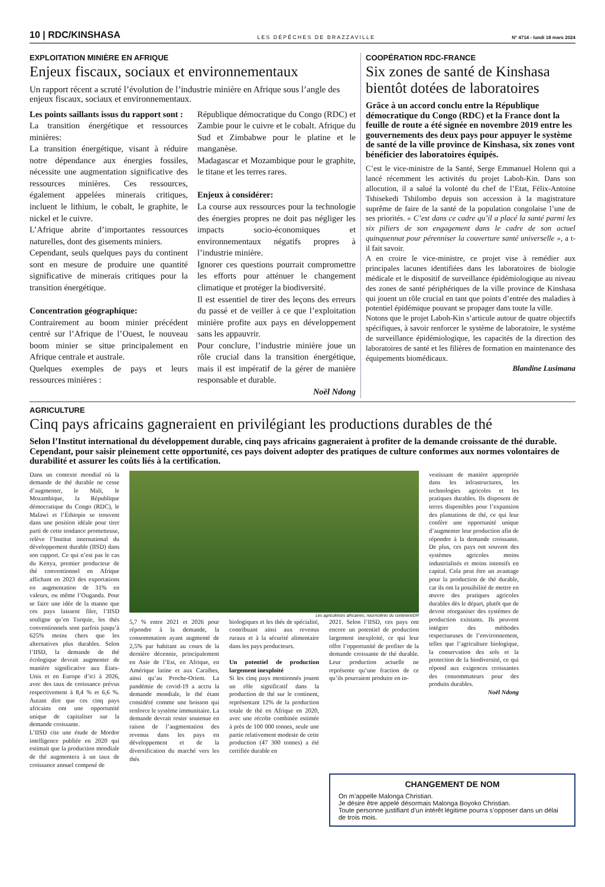10 | RDC/KINSHASA LES DÉPÊCHES DE BRAZZAVILLE N° 4714 - lundi 18 mars 2024
EXPLOITATION MINIÈRE EN AFRIQUE
Enjeux fiscaux, sociaux et environnementaux
Un rapport récent a scruté l’évolution de l’industrie minière en Afrique sous l’angle des enjeux fiscaux, sociaux et environnementaux.
Les points saillants issus du rapport sont :
La transition énergétique et ressources minières:
La transition énergétique, visant à réduire notre dépendance aux énergies fossiles, nécessite une augmentation significative des ressources minières. Ces ressources, également appelées minerais critiques, incluent le lithium, le cobalt, le graphite, le nickel et le cuivre.
L’Afrique abrite d’importantes ressources naturelles, dont des gisements miniers.
Cependant, seuls quelques pays du continent sont en mesure de produire une quantité significative de minerais critiques pour la transition énergétique.
Concentration géographique:
Contrairement au boom minier précédent centré sur l’Afrique de l’Ouest, le nouveau boom minier se situe principalement en Afrique centrale et australe.
Quelques exemples de pays et leurs ressources minières :
République démocratique du Congo (RDC) et Zambie pour le cuivre et le cobalt. Afrique du Sud et Zimbabwe pour le platine et le manganèse.
Madagascar et Mozambique pour le graphite, le titane et les terres rares.
Enjeux à considérer:
La course aux ressources pour la technologie des énergies propres ne doit pas négliger les impacts socio-économiques et environnementaux négatifs propres à l’industrie minière.
Ignorer ces questions pourrait compromettre les efforts pour atténuer le changement climatique et protéger la biodiversité.
Il est essentiel de tirer des leçons des erreurs du passé et de veiller à ce que l’exploitation minière profite aux pays en développement sans les appauvrir.
Pour conclure, l’industrie minière joue un rôle crucial dans la transition énergétique, mais il est impératif de la gérer de manière responsable et durable.
Noël Ndong
COOPÉRATION RDC-FRANCE
Six zones de santé de Kinshasa bientôt dotées de laboratoires
Grâce à un accord conclu entre la République démocratique du Congo (RDC) et la France dont la feuille de route a été signée en novembre 2019 entre les gouvernements des deux pays pour appuyer le système de santé de la ville province de Kinshasa, six zones vont bénéficier des laboratoires équipés.
C’est le vice-ministre de la Santé, Serge Emmanuel Holenn qui a lancé récemment les activités du projet Laboh-Kin. Dans son allocution, il a salué la volonté du chef de l’Etat, Félix-Antoine Tshisekedi Tshilombo depuis son accession à la magistrature suprême de faire de la santé de la population congolaise l’une de ses priorités. « C’est dans ce cadre qu’il a placé la santé parmi les six piliers de son engagement dans le cadre de son actuel quinquennat pour pérenniser la couverture santé universelle », a t-il fait savoir.
A en croire le vice-ministre, ce projet vise à remédier aux principales lacunes identifiées dans les laboratoires de biologie médicale et le dispositif de surveillance épidémiologique au niveau des zones de santé périphériques de la ville province de Kinshasa qui jouent un rôle crucial en tant que points d’entrée des maladies à potentiel épidémique pouvant se propager dans toute la ville.
Notons que le projet Laboh-Kin s’articule autour de quatre objectifs spécifiques, à savoir renforcer le système de laboratoire, le système de surveillance épidémiologique, les capacités de la direction des laboratoires de santé et les filières de formation en maintenance des équipements biomédicaux.
Blandine Lusimana
AGRICULTURE
Cinq pays africains gagneraient en privilégiant les productions durables de thé
Selon l’Institut international du développement durable, cinq pays africains gagneraient à profiter de la demande croissante de thé durable. Cependant, pour saisir pleinement cette opportunité, ces pays doivent adopter des pratiques de culture conformes aux normes volontaires de durabilité et assurer les coûts liés à la certification.
Dans un contexte mondial où la demande de thé durable ne cesse d’augmenter, le Mali, le Mozambique, la République démocratique du Congo (RDC), le Malawi et l’Éthiopie se trouvent dans une position idéale pour tirer parti de cette tendance prometteuse, relève l’Institut international du développement durable (IISD) dans son rapport. Ce qui n’est pas le cas du Kenya, premier producteur de thé conventionnel en Afrique affichant en 2023 des exportations en augmentation de 31% en valeurs, ou même l’Ouganda. Pour se faire une idée de la manne que ces pays laissent filer, l’IISD souligne qu’en Turquie, les thés conventionnels sont parfois jusqu’à 625% moins chers que les alternatives plus durables. Selon l’IISD, la demande de thé écologique devrait augmenter de manière significative aux États-Unis et en Europe d’ici à 2026, avec des taux de croissance prévus respectivement à 8,4 % et 6,6 %. Autant dire que ces cinq pays africains ont une opportunité unique de capitaliser sur la demande croissante.
L’IISD cite une étude de Mordor intelligence publiée en 2020 qui estimait que la production mondiale de thé augmentera à un taux de croissance annuel composé de
Les agricultrices africaines, nourricières du continent/DR
5,7 % entre 2021 et 2026 pour répondre à la demande, la consommation ayant augmenté de 2,5% par habitant au cours de la dernière décennie, principalement en Asie de l’Est, en Afrique, en Amérique latine et aux Caraïbes, ainsi qu’au Proche-Orient. La pandémie de covid-19 a accru la demande mondiale, le thé étant considéré comme une boisson qui renforce le système immunitaire. La demande devrait rester soutenue en raison de l’augmentation des revenus dans les pays en développement et de la diversification du marché vers les thés
biologiques et les thés de spécialité, contribuant ainsi aux revenus ruraux et à la sécurité alimentaire dans les pays producteurs.
Un potentiel de production largement inexploité
Si les cinq pays mentionnés jouent un rôle significatif dans la production de thé sur le continent, représentant 12% de la production totale de thé en Afrique en 2020, avec une récolte combinée estimée à près de 100 000 tonnes, seule une partie relativement modeste de cette production (47 300 tonnes) a été certifiée durable en
2021. Selon l’IISD, ces pays ont encore un potentiel de production largement inexploité, ce qui leur offre l’opportunité de profiter de la demande croissante de thé durable. Leur production actuelle ne représente qu’une fraction de ce qu’ils pourraient produire en in-
vestissant de manière appropriée dans les infrastructures, les technologies agricoles et les pratiques durables. Ils disposent de terres disponibles pour l’expansion des plantations de thé, ce qui leur confère une opportunité unique d’augmenter leur production afin de répondre à la demande croissante. De plus, ces pays ont souvent des systèmes agricoles moins industrialisés et moins intensifs en capital. Cela peut être un avantage pour la production de thé durable, car ils ont la possibilité de mettre en œuvre des pratiques agricoles durables dès le départ, plutôt que de devoir réorganiser des systèmes de production existants. Ils peuvent intégrer des méthodes respectueuses de l’environnement, telles que l’agriculture biologique, la conservation des sols et la protection de la biodiversité, ce qui répond aux exigences croissantes des consommateurs pour des produits durables.
Noël Ndong
CHANGEMENT DE NOM
On m’appelle Malonga Christian.
Je désire être appelé désormais Malonga Boyoko Christian.
Toute personne justifiant d’un intérêt légitime pourra s’opposer dans un délai de trois mois.